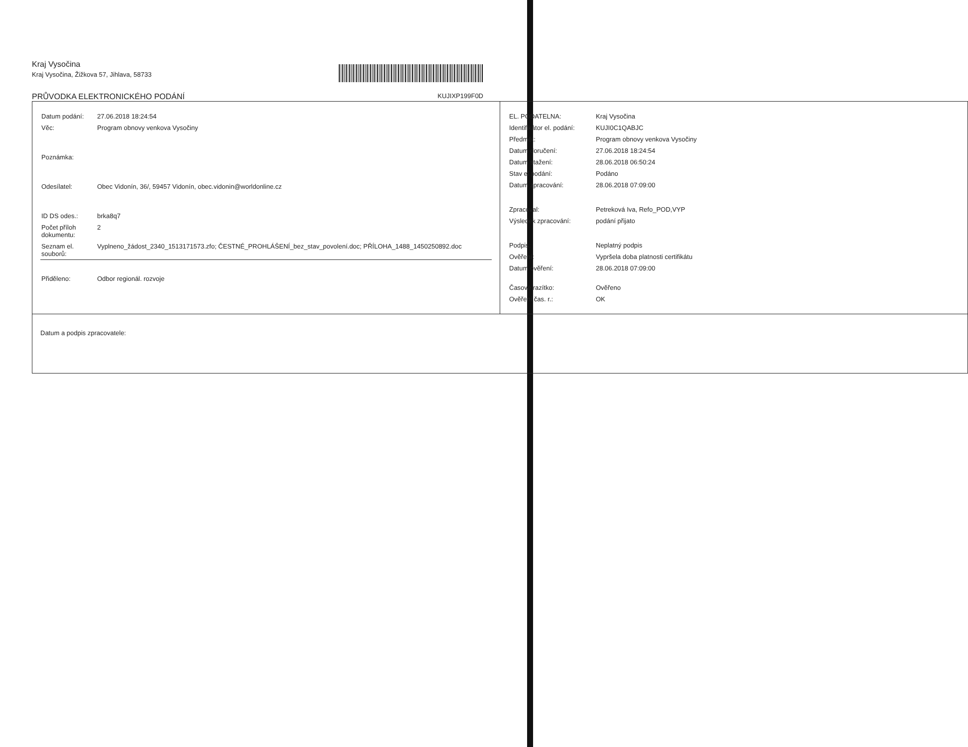Kraj Vysočina
Kraj Vysočina, Žižkova 57, Jihlava, 58733
PRŮVODKA ELEKTRONICKÉHO PODÁNÍ KUJIXP199F0D
| / Datum podání: / 27.06.2018 18:24:54 / / Věc: / Program obnovy venkova Vysočiny / / Poznámka: / / / Odesílatel: / Obec Vidonín, 36/, 59457 Vidonín, obec.vidonin@worldonline.cz / / ID DS odes.: / brka8q7 / / Počet příloh dokumentu: / 2 / / Seznam el. souborů: / Vyplneno_žádost_2340_1513171573.zfo; ČESTNÉ_PROHLÁŠENÍ_bez_stav_povolení.doc; PŘÍLOHA_1488_1450250892.doc / / Přiděleno: / Odbor regionál. rozvoje / | / EL. PODATELNA: / Kraj Vysočina / / Identifikátor el. podání: / KUJI0C1QABJC / / Předmět: / Program obnovy venkova Vysočiny / / Datum doručení: / 27.06.2018 18:24:54 / / Datum stažení: / 28.06.2018 06:50:24 / / Stav el.podání: / Podáno / / Datum zpracování: / 28.06.2018 07:09:00 / / Zpracoval: / Petreková Iva, Refo_POD,VYP / / Výsledek zpracování: / podání přijato / / Podpis: / Neplatný podpis / / Ověření: / Vypršela doba platnosti certifikátu / / Datum ověření: / 28.06.2018 07:09:00 / / Časové razítko: / Ověřeno / / Ověření čas. r.: / OK / |
| Datum a podpis zpracovatele: | |